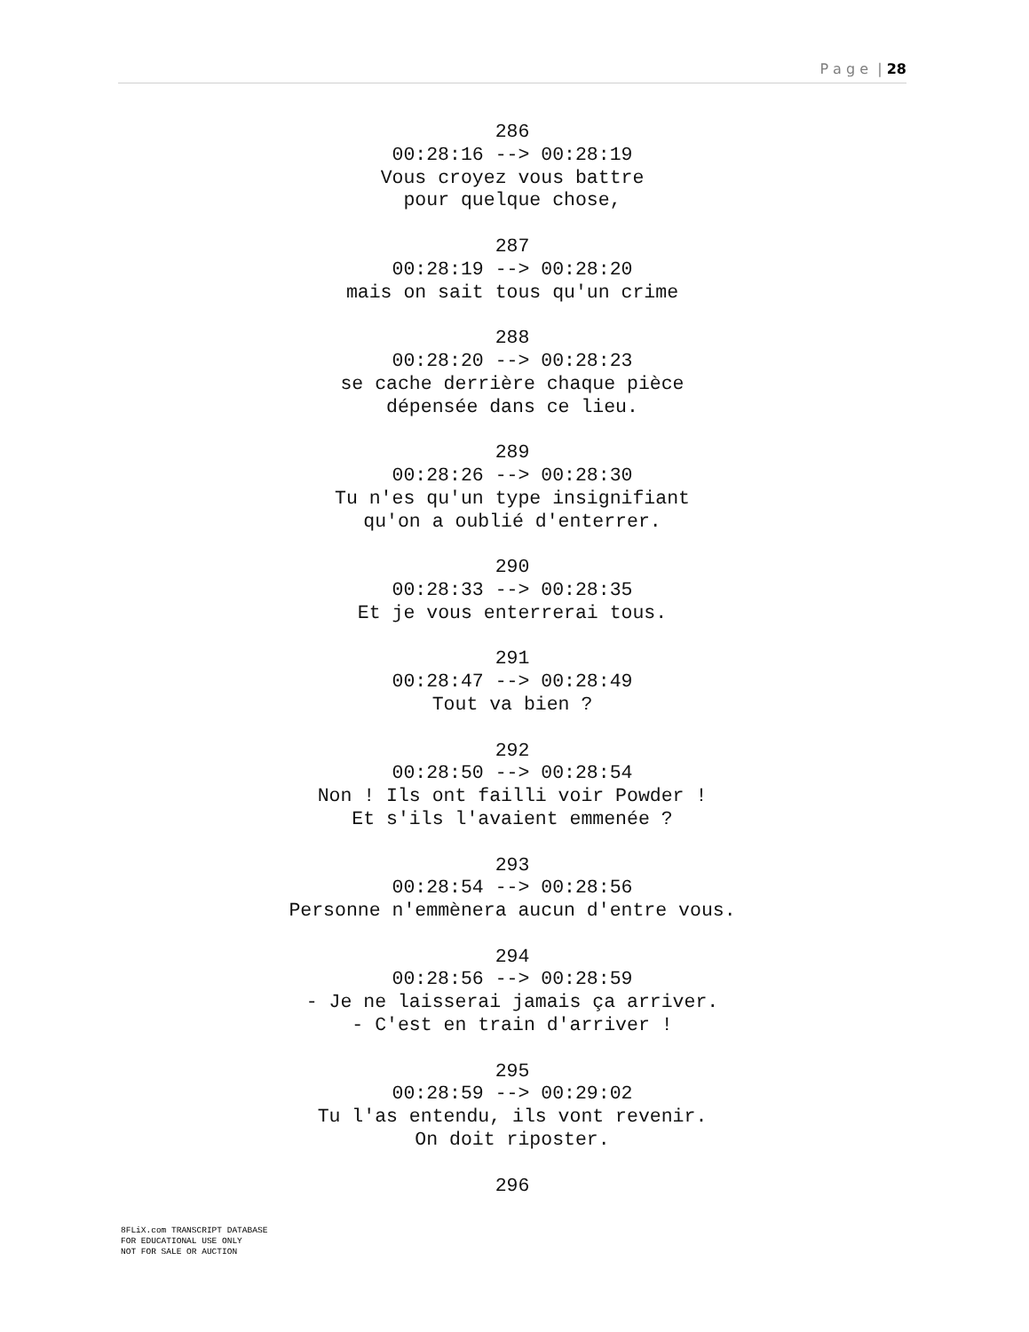P a g e | 28
286
00:28:16 --> 00:28:19
Vous croyez vous battre
pour quelque chose,
287
00:28:19 --> 00:28:20
mais on sait tous qu'un crime
288
00:28:20 --> 00:28:23
se cache derrière chaque pièce
dépensée dans ce lieu.
289
00:28:26 --> 00:28:30
Tu n'es qu'un type insignifiant
qu'on a oublié d'enterrer.
290
00:28:33 --> 00:28:35
Et je vous enterrerai tous.
291
00:28:47 --> 00:28:49
Tout va bien ?
292
00:28:50 --> 00:28:54
Non ! Ils ont failli voir Powder !
Et s'ils l'avaient emmenée ?
293
00:28:54 --> 00:28:56
Personne n'emmènera aucun d'entre vous.
294
00:28:56 --> 00:28:59
- Je ne laisserai jamais ça arriver.
- C'est en train d'arriver !
295
00:28:59 --> 00:29:02
Tu l'as entendu, ils vont revenir.
On doit riposter.
296
8FLiX.com TRANSCRIPT DATABASE
FOR EDUCATIONAL USE ONLY
NOT FOR SALE OR AUCTION